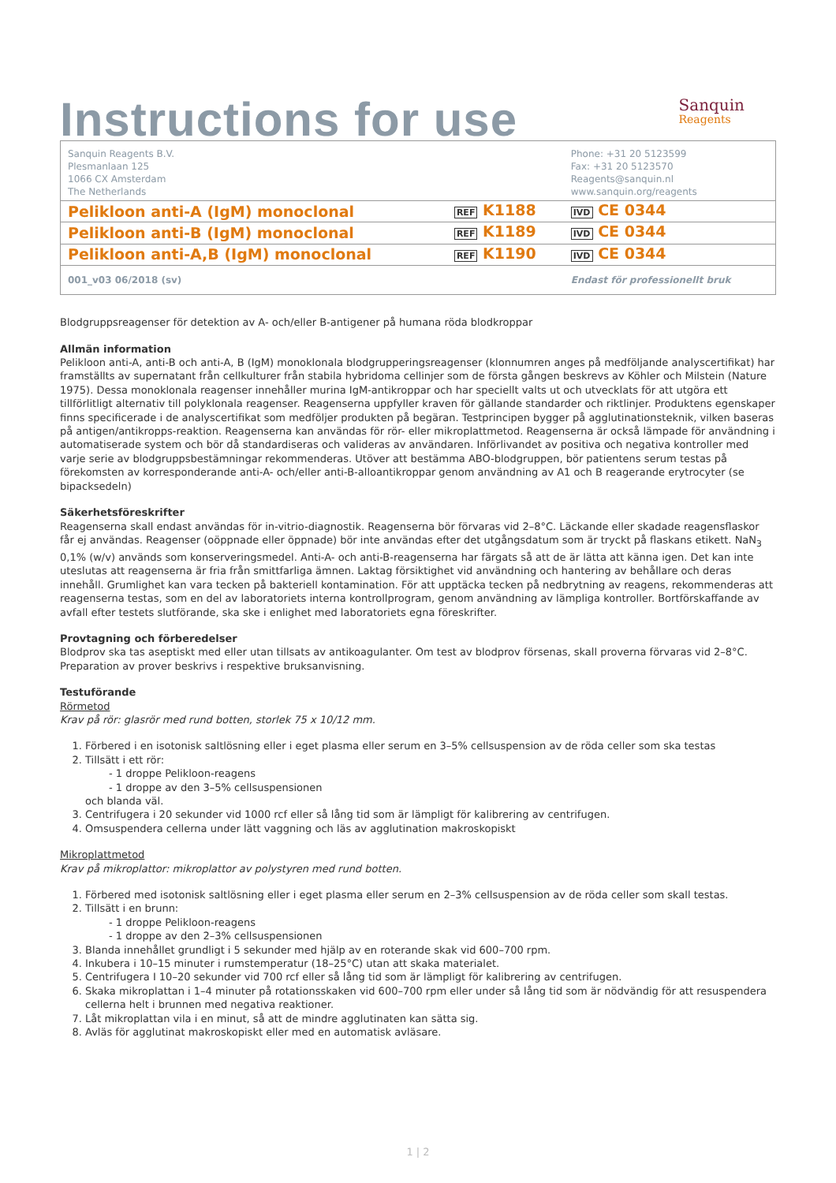Instructions for use
Sanquin
Reagents
| Sanquin Reagents B.V. Plesmanlaan 125 1066 CX Amsterdam The Netherlands | | Phone: +31 20 5123599 Fax: +31 20 5123570 Reagents@sanquin.nl www.sanquin.org/reagents |
| Pelikloon anti-A (IgM) monoclonal | REF K1188 | IVD CE 0344 |
| Pelikloon anti-B (IgM) monoclonal | REF K1189 | IVD CE 0344 |
| Pelikloon anti-A,B (IgM) monoclonal | REF K1190 | IVD CE 0344 |
| 001_v03 06/2018 (sv) | | Endast för professionellt bruk |
Blodgruppsreagenser för detektion av A- och/eller B-antigener på humana röda blodkroppar
Allmän information
Pelikloon anti-A, anti-B och anti-A, B (IgM) monoklonala blodgrupperingsreagenser (klonnumren anges på medföljande analyscertifikat) har framställts av supernatant från cellkulturer från stabila hybridoma cellinjer som de första gången beskrevs av Köhler och Milstein (Nature 1975). Dessa monoklonala reagenser innehåller murina IgM-antikroppar och har speciellt valts ut och utvecklats för att utgöra ett tillförlitligt alternativ till polyklonala reagenser. Reagenserna uppfyller kraven för gällande standarder och riktlinjer. Produktens egenskaper finns specificerade i de analyscertifikat som medföljer produkten på begäran. Testprincipen bygger på agglutinationsteknik, vilken baseras på antigen/antikropps-reaktion. Reagenserna kan användas för rör- eller mikroplattmetod. Reagenserna är också lämpade för användning i automatiserade system och bör då standardiseras och valideras av användaren. Införlivandet av positiva och negativa kontroller med varje serie av blodgruppsbestämningar rekommenderas. Utöver att bestämma ABO-blodgruppen, bör patientens serum testas på förekomsten av korresponderande anti-A- och/eller anti-B-alloantikroppar genom användning av A1 och B reagerande erytrocyter (se bipacksedeln)
Säkerhetsföreskrifter
Reagenserna skall endast användas för in-vitrio-diagnostik. Reagenserna bör förvaras vid 2–8°C. Läckande eller skadade reagensflaskor får ej användas. Reagenser (oöppnade eller öppnade) bör inte användas efter det utgångsdatum som är tryckt på flaskans etikett. NaN<sub>3</sub> 0,1% (w/v) används som konserveringsmedel. Anti-A- och anti-B-reagenserna har färgats så att de är lätta att känna igen. Det kan inte uteslutas att reagenserna är fria från smittfarliga ämnen. Laktag försiktighet vid användning och hantering av behållare och deras innehåll. Grumlighet kan vara tecken på bakteriell kontamination. För att upptäcka tecken på nedbrytning av reagens, rekommenderas att reagenserna testas, som en del av laboratoriets interna kontrollprogram, genom användning av lämpliga kontroller. Bortförskaffande av avfall efter testets slutförande, ska ske i enlighet med laboratoriets egna föreskrifter.
Provtagning och förberedelser
Blodprov ska tas aseptiskt med eller utan tillsats av antikoagulanter. Om test av blodprov försenas, skall proverna förvaras vid 2–8°C. Preparation av prover beskrivs i respektive bruksanvisning.
Testuförande
Rörmetod
Krav på rör: glasrör med rund botten, storlek 75 x 10/12 mm.
1. Förbered i en isotonisk saltlösning eller i eget plasma eller serum en 3–5% cellsuspension av de röda celler som ska testas
2. Tillsätt i ett rör:
- 1 droppe Pelikloon-reagens
- 1 droppe av den 3–5% cellsuspensionen
och blanda väl.
3. Centrifugera i 20 sekunder vid 1000 rcf eller så lång tid som är lämpligt för kalibrering av centrifugen.
4. Omsuspendera cellerna under lätt vaggning och läs av agglutination makroskopiskt
Mikroplattmetod
Krav på mikroplattor: mikroplattor av polystyren med rund botten.
1. Förbered med isotonisk saltlösning eller i eget plasma eller serum en 2–3% cellsuspension av de röda celler som skall testas.
2. Tillsätt i en brunn:
- 1 droppe Pelikloon-reagens
- 1 droppe av den 2–3% cellsuspensionen
3. Blanda innehållet grundligt i 5 sekunder med hjälp av en roterande skak vid 600–700 rpm.
4. Inkubera i 10–15 minuter i rumstemperatur (18–25°C) utan att skaka materialet.
5. Centrifugera I 10–20 sekunder vid 700 rcf eller så lång tid som är lämpligt för kalibrering av centrifugen.
6. Skaka mikroplattan i 1–4 minuter på rotationsskaken vid 600–700 rpm eller under så lång tid som är nödvändig för att resuspendera cellerna helt i brunnen med negativa reaktioner.
7. Låt mikroplattan vila i en minut, så att de mindre agglutinaten kan sätta sig.
8. Avläs för agglutinat makroskopiskt eller med en automatisk avläsare.
1 | 2